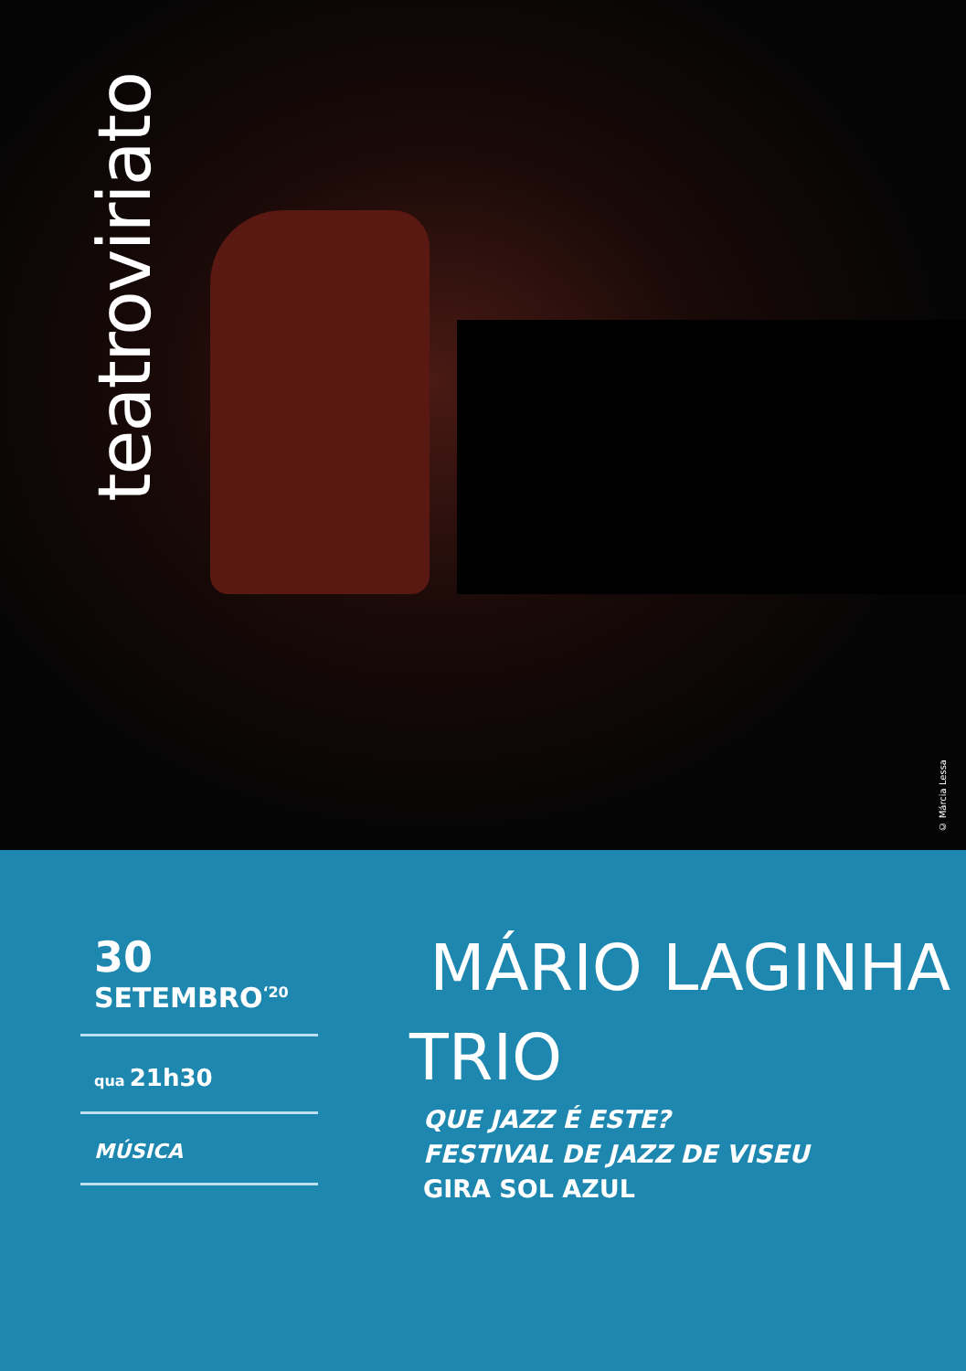teatroviriato
© Márcia Lessa
30
SETEMBRO<sup>‘20</sup>
qua 21h30
MÚSICA
MÁRIO LAGINHA
TRIO
QUE JAZZ É ESTE?
FESTIVAL DE JAZZ DE VISEU
GIRA SOL AZUL